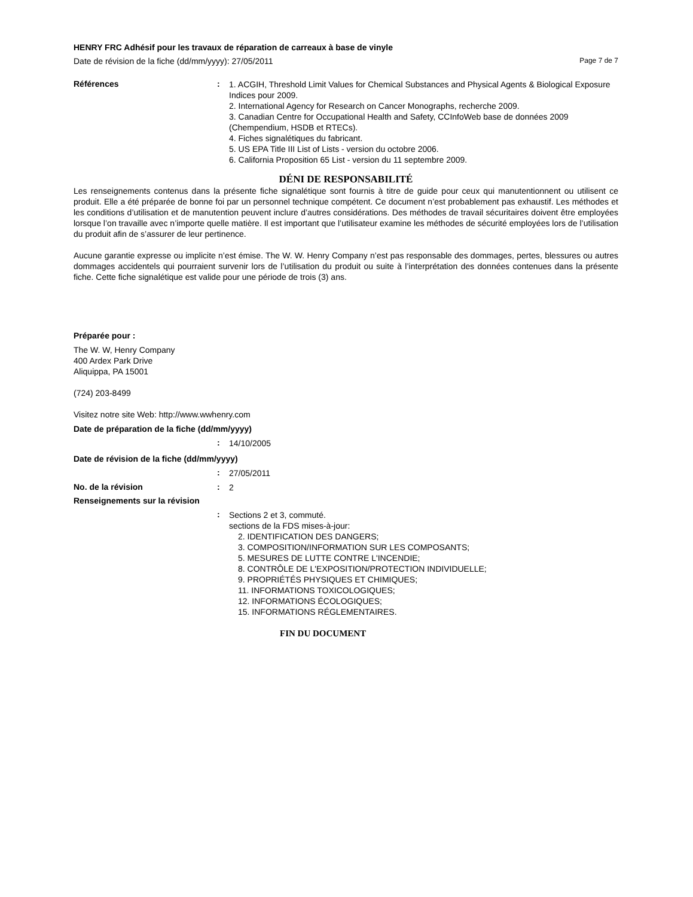HENRY FRC Adhésif pour les travaux de réparation de carreaux à base de vinyle
Date de révision de la fiche (dd/mm/yyyy): 27/05/2011 Page 7 de 7
Références :
1. ACGIH, Threshold Limit Values for Chemical Substances and Physical Agents & Biological Exposure Indices pour 2009.
2. International Agency for Research on Cancer Monographs, recherche 2009.
3. Canadian Centre for Occupational Health and Safety, CCInfoWeb base de données 2009 (Chempendium, HSDB et RTECs).
4. Fiches signalétiques du fabricant.
5. US EPA Title III List of Lists - version du octobre 2006.
6. California Proposition 65 List - version du 11 septembre 2009.
DÉNI DE RESPONSABILITÉ
Les renseignements contenus dans la présente fiche signalétique sont fournis à titre de guide pour ceux qui manutentionnent ou utilisent ce produit. Elle a été préparée de bonne foi par un personnel technique compétent. Ce document n’est probablement pas exhaustif. Les méthodes et les conditions d’utilisation et de manutention peuvent inclure d’autres considérations. Des méthodes de travail sécuritaires doivent être employées lorsque l’on travaille avec n’importe quelle matière. Il est important que l’utilisateur examine les méthodes de sécurité employées lors de l’utilisation du produit afin de s’assurer de leur pertinence.
Aucune garantie expresse ou implicite n’est émise. The W. W. Henry Company n’est pas responsable des dommages, pertes, blessures ou autres dommages accidentels qui pourraient survenir lors de l’utilisation du produit ou suite à l’interprétation des données contenues dans la présente fiche. Cette fiche signalétique est valide pour une période de trois (3) ans.
Préparée pour :
The W. W, Henry Company
400 Ardex Park Drive
Aliquippa, PA 15001
(724) 203-8499
Visitez notre site Web: http://www.wwhenry.com
Date de préparation de la fiche (dd/mm/yyyy)
:
14/10/2005
Date de révision de la fiche (dd/mm/yyyy)
:
27/05/2011
No. de la révision :
2
Renseignements sur la révision
:
Sections 2 et 3, commuté.
sections de la FDS mises-à-jour:
2. IDENTIFICATION DES DANGERS;
3. COMPOSITION/INFORMATION SUR LES COMPOSANTS;
5. MESURES DE LUTTE CONTRE L'INCENDIE;
8. CONTRÔLE DE L'EXPOSITION/PROTECTION INDIVIDUELLE;
9. PROPRIÉTÉS PHYSIQUES ET CHIMIQUES;
11. INFORMATIONS TOXICOLOGIQUES;
12. INFORMATIONS ÉCOLOGIQUES;
15. INFORMATIONS RÉGLEMENTAIRES.
FIN DU DOCUMENT